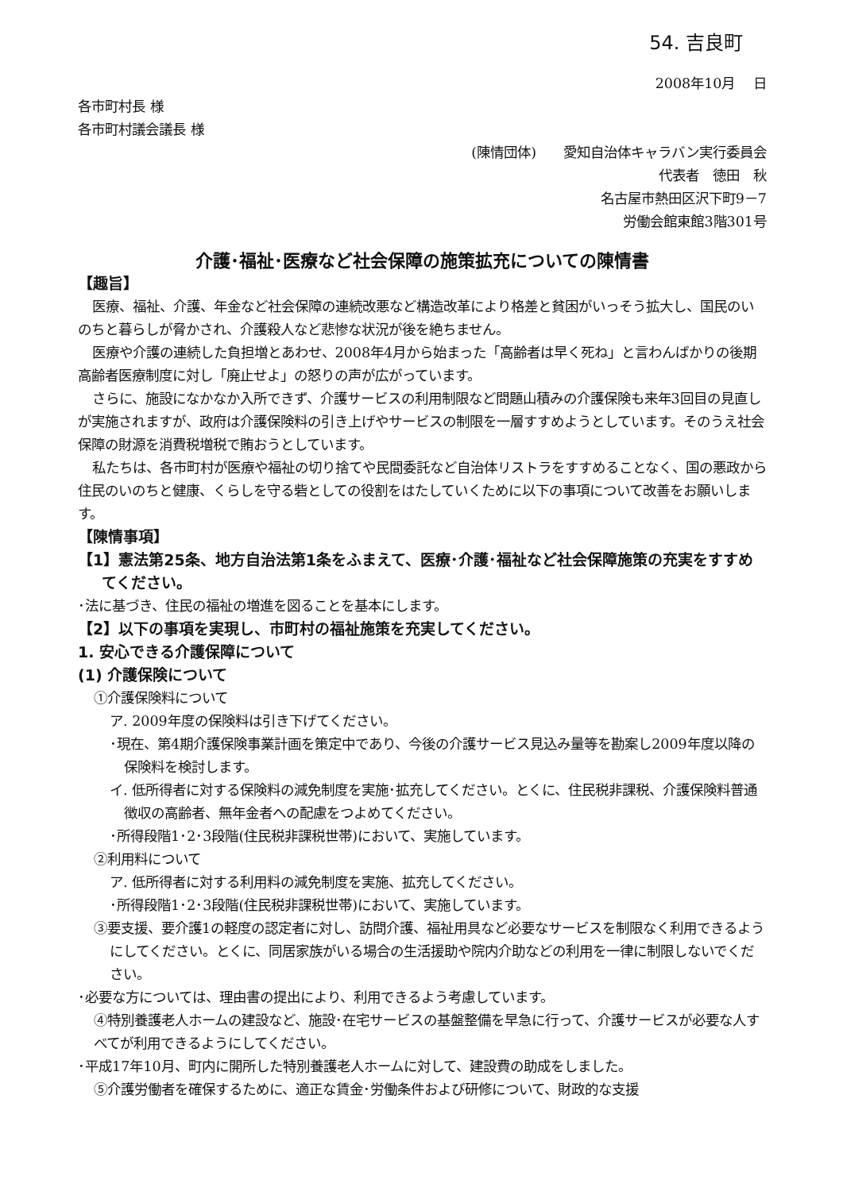54. 吉良町
2008年10月　 日
各市町村長 様
各市町村議会議長 様
(陳情団体)　　愛知自治体キャラバン実行委員会
代表者　徳田　秋
名古屋市熱田区沢下町9－7
労働会館東館3階301号
介護･福祉･医療など社会保障の施策拡充についての陳情書
【趣旨】
医療、福祉、介護、年金など社会保障の連続改悪など構造改革により格差と貧困がいっそう拡大し、国民のいのちと暮らしが脅かされ、介護殺人など悲惨な状況が後を絶ちません。
医療や介護の連続した負担増とあわせ、2008年4月から始まった「高齢者は早く死ね」と言わんばかりの後期高齢者医療制度に対し「廃止せよ」の怒りの声が広がっています。
さらに、施設になかなか入所できず、介護サービスの利用制限など問題山積みの介護保険も来年3回目の見直しが実施されますが、政府は介護保険料の引き上げやサービスの制限を一層すすめようとしています。そのうえ社会保障の財源を消費税増税で賄おうとしています。
私たちは、各市町村が医療や福祉の切り捨てや民間委託など自治体リストラをすすめることなく、国の悪政から住民のいのちと健康、くらしを守る砦としての役割をはたしていくために以下の事項について改善をお願いします。
【陳情事項】
【1】憲法第25条、地方自治法第1条をふまえて、医療･介護･福祉など社会保障施策の充実をすすめてください。
･法に基づき、住民の福祉の増進を図ることを基本にします。
【2】以下の事項を実現し、市町村の福祉施策を充実してください。
1. 安心できる介護保障について
(1) 介護保険について
①介護保険料について
ア. 2009年度の保険料は引き下げてください。
･現在、第4期介護保険事業計画を策定中であり、今後の介護サービス見込み量等を勘案し2009年度以降の保険料を検討します。
イ. 低所得者に対する保険料の減免制度を実施･拡充してください。とくに、住民税非課税、介護保険料普通徴収の高齢者、無年金者への配慮をつよめてください。
･所得段階1･2･3段階(住民税非課税世帯)において、実施しています。
②利用料について
ア. 低所得者に対する利用料の減免制度を実施、拡充してください。
･所得段階1･2･3段階(住民税非課税世帯)において、実施しています。
③要支援、要介護1の軽度の認定者に対し、訪問介護、福祉用具など必要なサービスを制限なく利用できるようにしてください。とくに、同居家族がいる場合の生活援助や院内介助などの利用を一律に制限しないでください。
･必要な方については、理由書の提出により、利用できるよう考慮しています。
④特別養護老人ホームの建設など、施設･在宅サービスの基盤整備を早急に行って、介護サービスが必要な人すべてが利用できるようにしてください。
･平成17年10月、町内に開所した特別養護老人ホームに対して、建設費の助成をしました。
⑤介護労働者を確保するために、適正な賃金･労働条件および研修について、財政的な支援